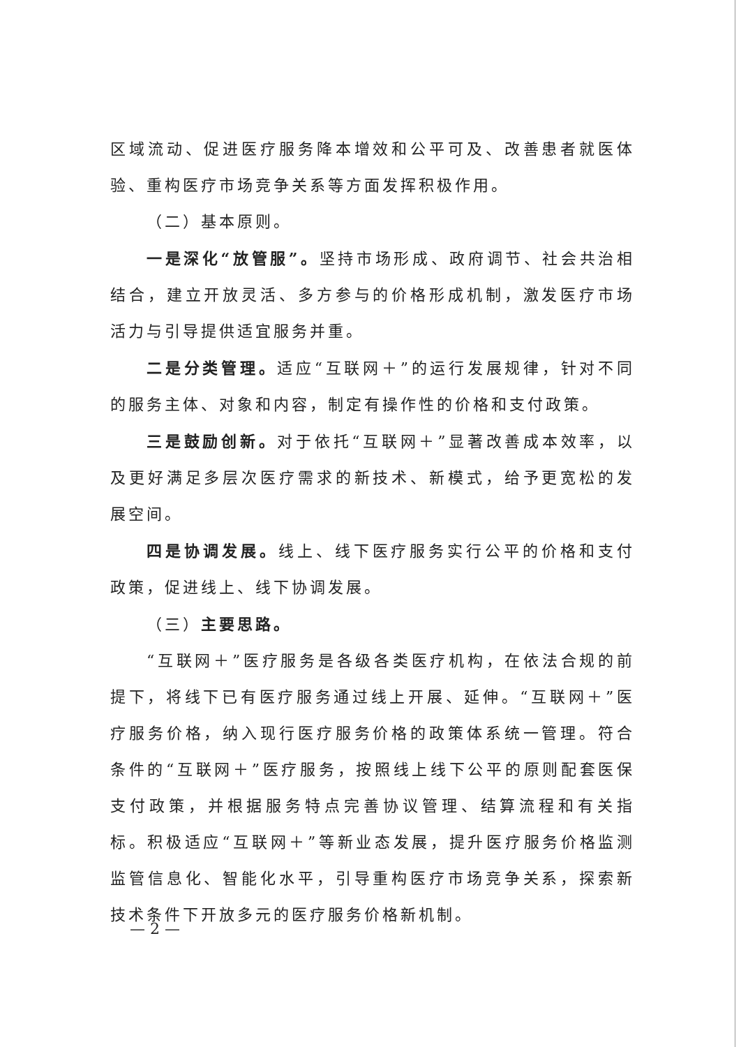区域流动、促进医疗服务降本增效和公平可及、改善患者就医体验、重构医疗市场竞争关系等方面发挥积极作用。
（二）基本原则。
一是深化“放管服”。坚持市场形成、政府调节、社会共治相结合，建立开放灵活、多方参与的价格形成机制，激发医疗市场活力与引导提供适宜服务并重。
二是分类管理。适应“互联网＋”的运行发展规律，针对不同的服务主体、对象和内容，制定有操作性的价格和支付政策。
三是鼓励创新。对于依托“互联网＋”显著改善成本效率，以及更好满足多层次医疗需求的新技术、新模式，给予更宽松的发展空间。
四是协调发展。线上、线下医疗服务实行公平的价格和支付政策，促进线上、线下协调发展。
（三）主要思路。
“互联网＋”医疗服务是各级各类医疗机构，在依法合规的前提下，将线下已有医疗服务通过线上开展、延伸。“互联网＋”医疗服务价格，纳入现行医疗服务价格的政策体系统一管理。符合条件的“互联网＋”医疗服务，按照线上线下公平的原则配套医保支付政策，并根据服务特点完善协议管理、结算流程和有关指标。积极适应“互联网＋”等新业态发展，提升医疗服务价格监测监管信息化、智能化水平，引导重构医疗市场竞争关系，探索新技术条件下开放多元的医疗服务价格新机制。
— 2 —